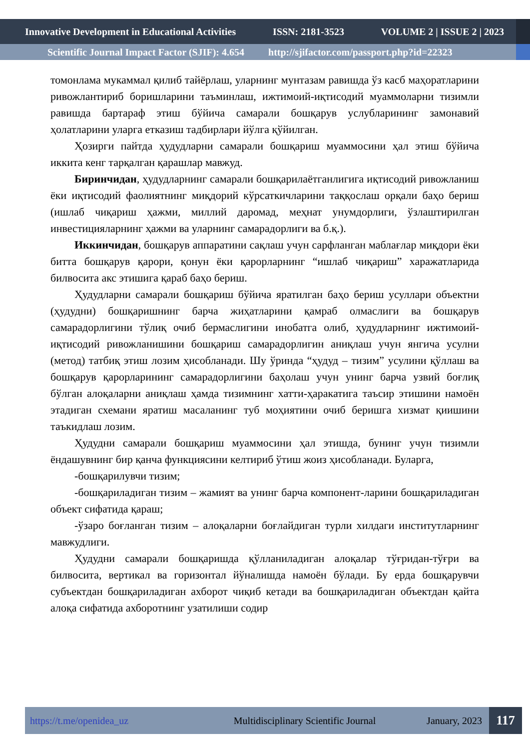Innovative Development in Educational Activities ISSN: 2181-3523 VOLUME 2 | ISSUE 2 | 2023
Scientific Journal Impact Factor (SJIF): 4.654 http://sjifactor.com/passport.php?id=22323
томонлама мукаммал қилиб тайёрлаш, уларнинг мунтазам равишда ўз касб маҳоратларини ривожлантириб боришларини таъминлаш, ижтимоий-иқтисодий муаммоларни тизимли равишда бартараф этиш бўйича самарали бошқарув услубларининг замонавий ҳолатларини уларга етказиш тадбирлари йўлга қўйилган.
Ҳозирги пайтда ҳудудларни самарали бошқариш муаммосини ҳал этиш бўйича иккита кенг тарқалган қарашлар мавжуд.
Биринчидан, ҳудудларнинг самарали бошқарилаётганлигига иқтисодий ривожланиш ёки иқтисодий фаолиятнинг миқдорий кўрсаткичларини таққослаш орқали баҳо бериш (ишлаб чиқариш ҳажми, миллий даромад, меҳнат унумдорлиги, ўзлаштирилган инвестицияларнинг ҳажми ва уларнинг самарадорлиги ва б.қ.).
Иккинчидан, бошқарув аппаратини сақлаш учун сарфланган маблағлар миқдори ёки битта бошқарув қарори, қонун ёки қарорларнинг “ишлаб чиқариш” харажатларида билвосита акс этишига қараб баҳо бериш.
Ҳудудларни самарали бошқариш бўйича яратилган баҳо бериш усуллари объектни (ҳудудни) бошқаришнинг барча жиҳатларини қамраб олмаслиги ва бошқарув самарадорлигини тўлиқ очиб бермаслигини инобатга олиб, ҳудудларнинг ижтимоий-иқтисодий ривожланишини бошқариш самарадорлигин аниқлаш учун янгича усулни (метод) татбиқ этиш лозим ҳисобланади. Шу ўринда “ҳудуд – тизим” усулини қўллаш ва бошқарув қарорларининг самарадорлигини баҳолаш учун унинг барча узвий боғлиқ бўлган алоқаларни аниқлаш ҳамда тизимнинг хатти-ҳаракатига таъсир этишини намоён этадиган схемани яратиш масаланинг туб моҳиятини очиб беришга хизмат қиишини таъкидлаш лозим.
Ҳудудни самарали бошқариш муаммосини ҳал этишда, бунинг учун тизимли ёндашувнинг бир қанча функциясини келтириб ўтиш жоиз ҳисобланади. Буларга,
-бошқарилувчи тизим;
-бошқариладиган тизим – жамият ва унинг барча компонент-ларини бошқариладиган объект сифатида қараш;
-ўзаро боғланган тизим – алоқаларни боғлайдиган турли хилдаги институтларнинг мавжудлиги.
Ҳудудни самарали бошқаришда қўлланиладиган алоқалар тўғридан-тўғри ва билвосита, вертикал ва горизонтал йўналишда намоён бўлади. Бу ерда бошқарувчи субъектдан бошқариладиган ахборот чиқиб кетади ва бошқариладиган объектдан қайта алоқа сифатида ахборотнинг узатилиши содир
https://t.me/openidea_uz Multidisciplinary Scientific Journal January, 2023 117